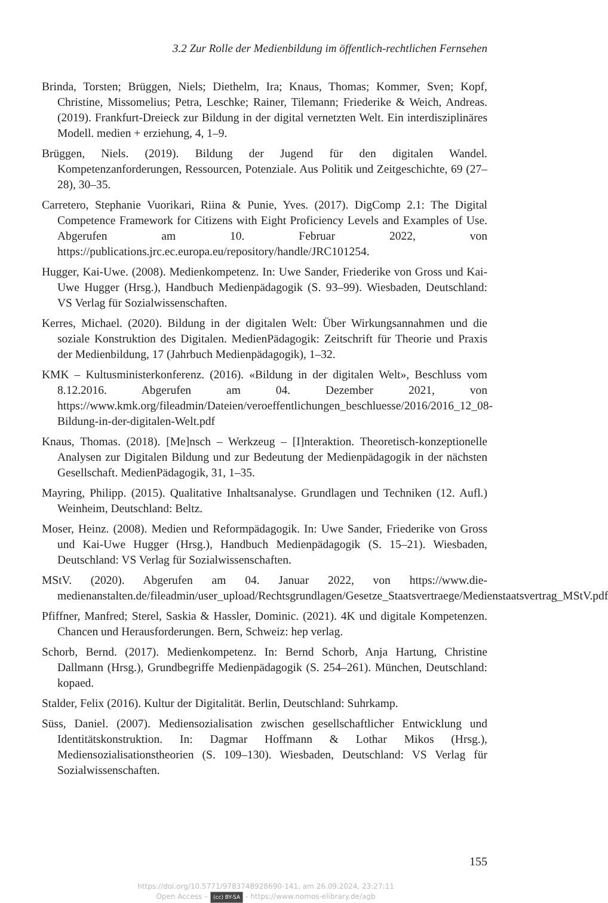3.2 Zur Rolle der Medienbildung im öffentlich-rechtlichen Fernsehen
Brinda, Torsten; Brüggen, Niels; Diethelm, Ira; Knaus, Thomas; Kommer, Sven; Kopf, Christine, Missomelius; Petra, Leschke; Rainer, Tilemann; Friederike & Weich, Andreas. (2019). Frankfurt-Dreieck zur Bildung in der digital vernetzten Welt. Ein interdisziplinäres Modell. medien + erziehung, 4, 1–9.
Brüggen, Niels. (2019). Bildung der Jugend für den digitalen Wandel. Kompetenzanforderungen, Ressourcen, Potenziale. Aus Politik und Zeitgeschichte, 69 (27–28), 30–35.
Carretero, Stephanie Vuorikari, Riina & Punie, Yves. (2017). DigComp 2.1: The Digital Competence Framework for Citizens with Eight Proficiency Levels and Examples of Use. Abgerufen am 10. Februar 2022, von https://publications.jrc.ec.europa.eu/repository/handle/JRC101254.
Hugger, Kai-Uwe. (2008). Medienkompetenz. In: Uwe Sander, Friederike von Gross und Kai-Uwe Hugger (Hrsg.), Handbuch Medienpädagogik (S. 93–99). Wiesbaden, Deutschland: VS Verlag für Sozialwissenschaften.
Kerres, Michael. (2020). Bildung in der digitalen Welt: Über Wirkungsannahmen und die soziale Konstruktion des Digitalen. MedienPädagogik: Zeitschrift für Theorie und Praxis der Medienbildung, 17 (Jahrbuch Medienpädagogik), 1–32.
KMK – Kultusministerkonferenz. (2016). «Bildung in der digitalen Welt», Beschluss vom 8.12.2016. Abgerufen am 04. Dezember 2021, von https://www.kmk.org/fileadmin/Dateien/veroeffentlichungen_beschluesse/2016/2016_12_08-Bildung-in-der-digitalen-Welt.pdf
Knaus, Thomas. (2018). [Me]nsch – Werkzeug – [I]nteraktion. Theoretisch-konzeptionelle Analysen zur Digitalen Bildung und zur Bedeutung der Medienpädagogik in der nächsten Gesellschaft. MedienPädagogik, 31, 1–35.
Mayring, Philipp. (2015). Qualitative Inhaltsanalyse. Grundlagen und Techniken (12. Aufl.) Weinheim, Deutschland: Beltz.
Moser, Heinz. (2008). Medien und Reformpädagogik. In: Uwe Sander, Friederike von Gross und Kai-Uwe Hugger (Hrsg.), Handbuch Medienpädagogik (S. 15–21). Wiesbaden, Deutschland: VS Verlag für Sozialwissenschaften.
MStV. (2020). Abgerufen am 04. Januar 2022, von https://www.die-medienanstalten.de/fileadmin/user_upload/Rechtsgrundlagen/Gesetze_Staatsvertraege/Medienstaatsvertrag_MStV.pdf
Pfiffner, Manfred; Sterel, Saskia & Hassler, Dominic. (2021). 4K und digitale Kompetenzen. Chancen und Herausforderungen. Bern, Schweiz: hep verlag.
Schorb, Bernd. (2017). Medienkompetenz. In: Bernd Schorb, Anja Hartung, Christine Dallmann (Hrsg.), Grundbegriffe Medienpädagogik (S. 254–261). München, Deutschland: kopaed.
Stalder, Felix (2016). Kultur der Digitalität. Berlin, Deutschland: Suhrkamp.
Süss, Daniel. (2007). Mediensozialisation zwischen gesellschaftlicher Entwicklung und Identitätskonstruktion. In: Dagmar Hoffmann & Lothar Mikos (Hrsg.), Mediensozialisationstheorien (S. 109–130). Wiesbaden, Deutschland: VS Verlag für Sozialwissenschaften.
155
https://doi.org/10.5771/9783748928690-141, am 26.09.2024, 23:27:11
Open Access – (cc) BY-SA - https://www.nomos-elibrary.de/agb